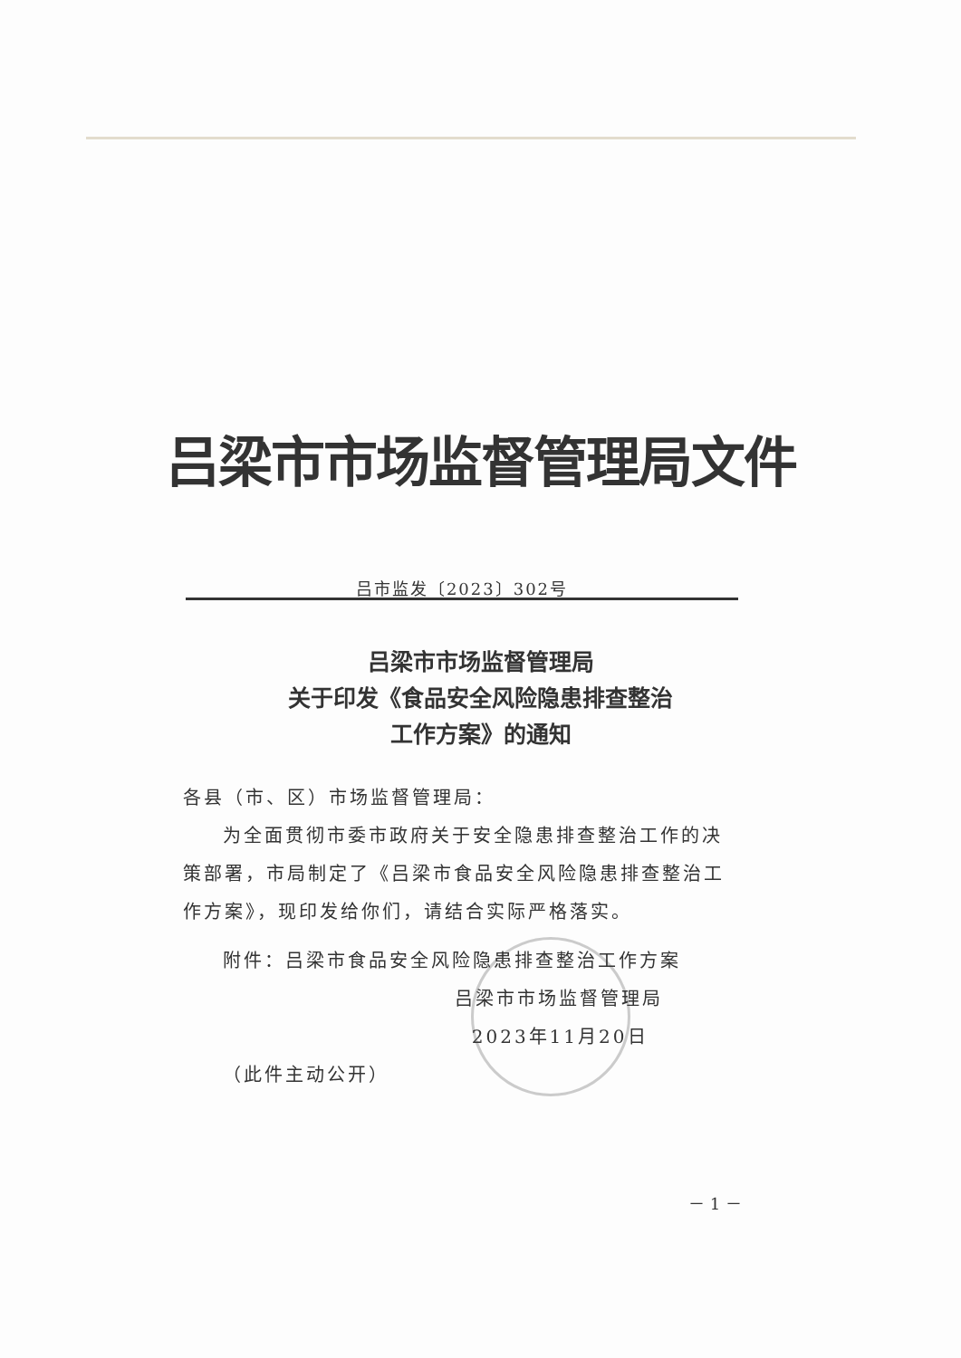吕梁市市场监督管理局文件
吕市监发〔2023〕302号
吕梁市市场监督管理局
关于印发《食品安全风险隐患排查整治
工作方案》的通知
各县（市、区）市场监督管理局：
为全面贯彻市委市政府关于安全隐患排查整治工作的决策部署，市局制定了《吕梁市食品安全风险隐患排查整治工作方案》，现印发给你们，请结合实际严格落实。
附件：吕梁市食品安全风险隐患排查整治工作方案
吕梁市市场监督管理局
2023年11月20日
（此件主动公开）
－ 1 －